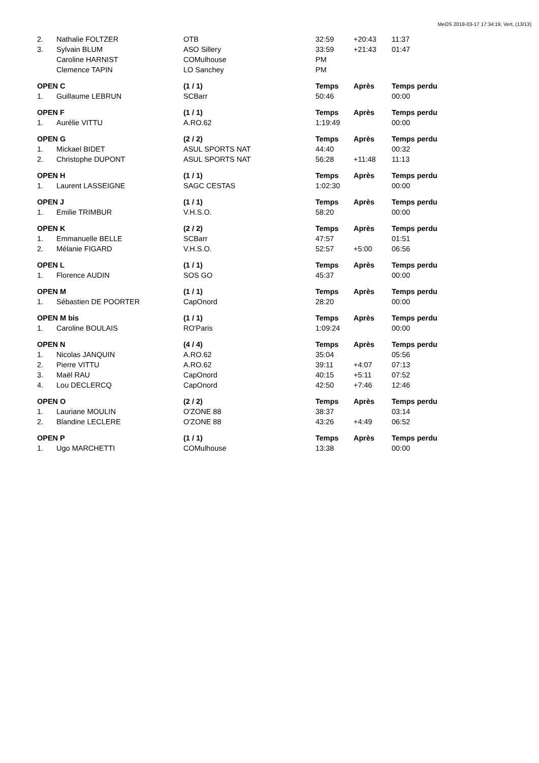MeOS 2018-03-17 17:34:19, Vert, (13/13)
| 2. | Nathalie FOLTZER | OTB | 32:59 | +20:43 | 11:37 |
| 3. | Sylvain BLUM | ASO Sillery | 33:59 | +21:43 | 01:47 |
| | Caroline HARNIST | COMulhouse | PM | | |
| | Clemence TAPIN | LO Sanchey | PM | | |
| OPEN C | | (1 / 1) | Temps | Après | Temps perdu |
| 1. | Guillaume LEBRUN | SCBarr | 50:46 | | 00:00 |
| OPEN F | | (1 / 1) | Temps | Après | Temps perdu |
| 1. | Aurélie VITTU | A.RO.62 | 1:19:49 | | 00:00 |
| OPEN G | | (2 / 2) | Temps | Après | Temps perdu |
| 1. | Mickael BIDET | ASUL SPORTS NAT | 44:40 | | 00:32 |
| 2. | Christophe DUPONT | ASUL SPORTS NAT | 56:28 | +11:48 | 11:13 |
| OPEN H | | (1 / 1) | Temps | Après | Temps perdu |
| 1. | Laurent LASSEIGNE | SAGC CESTAS | 1:02:30 | | 00:00 |
| OPEN J | | (1 / 1) | Temps | Après | Temps perdu |
| 1. | Emilie TRIMBUR | V.H.S.O. | 58:20 | | 00:00 |
| OPEN K | | (2 / 2) | Temps | Après | Temps perdu |
| 1. | Emmanuelle BELLE | SCBarr | 47:57 | | 01:51 |
| 2. | Mélanie FIGARD | V.H.S.O. | 52:57 | +5:00 | 06:56 |
| OPEN L | | (1 / 1) | Temps | Après | Temps perdu |
| 1. | Florence AUDIN | SOS GO | 45:37 | | 00:00 |
| OPEN M | | (1 / 1) | Temps | Après | Temps perdu |
| 1. | Sébastien DE POORTER | CapOnord | 28:20 | | 00:00 |
| OPEN M bis | | (1 / 1) | Temps | Après | Temps perdu |
| 1. | Caroline BOULAIS | RO'Paris | 1:09:24 | | 00:00 |
| OPEN N | | (4 / 4) | Temps | Après | Temps perdu |
| 1. | Nicolas JANQUIN | A.RO.62 | 35:04 | | 05:56 |
| 2. | Pierre VITTU | A.RO.62 | 39:11 | +4:07 | 07:13 |
| 3. | Maël RAU | CapOnord | 40:15 | +5:11 | 07:52 |
| 4. | Lou DECLERCQ | CapOnord | 42:50 | +7:46 | 12:46 |
| OPEN O | | (2 / 2) | Temps | Après | Temps perdu |
| 1. | Lauriane MOULIN | O'ZONE 88 | 38:37 | | 03:14 |
| 2. | Blandine LECLERE | O'ZONE 88 | 43:26 | +4:49 | 06:52 |
| OPEN P | | (1 / 1) | Temps | Après | Temps perdu |
| 1. | Ugo MARCHETTI | COMulhouse | 13:38 | | 00:00 |